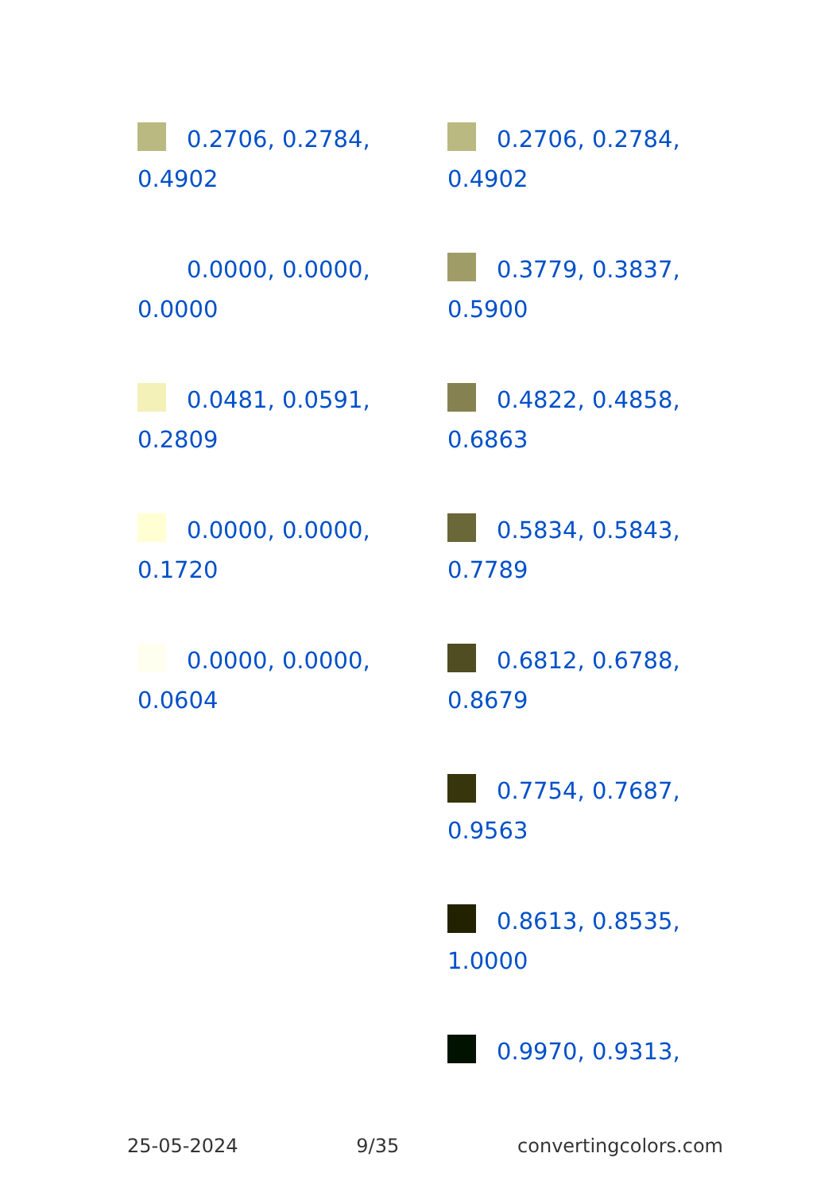0.2706, 0.2784, 0.4902
0.0000, 0.0000, 0.0000
0.0481, 0.0591, 0.2809
0.0000, 0.0000, 0.1720
0.0000, 0.0000, 0.0604
0.2706, 0.2784, 0.4902
0.3779, 0.3837, 0.5900
0.4822, 0.4858, 0.6863
0.5834, 0.5843, 0.7789
0.6812, 0.6788, 0.8679
0.7754, 0.7687, 0.9563
0.8613, 0.8535, 1.0000
0.9970, 0.9313,
25-05-2024 9/35 convertingcolors.com